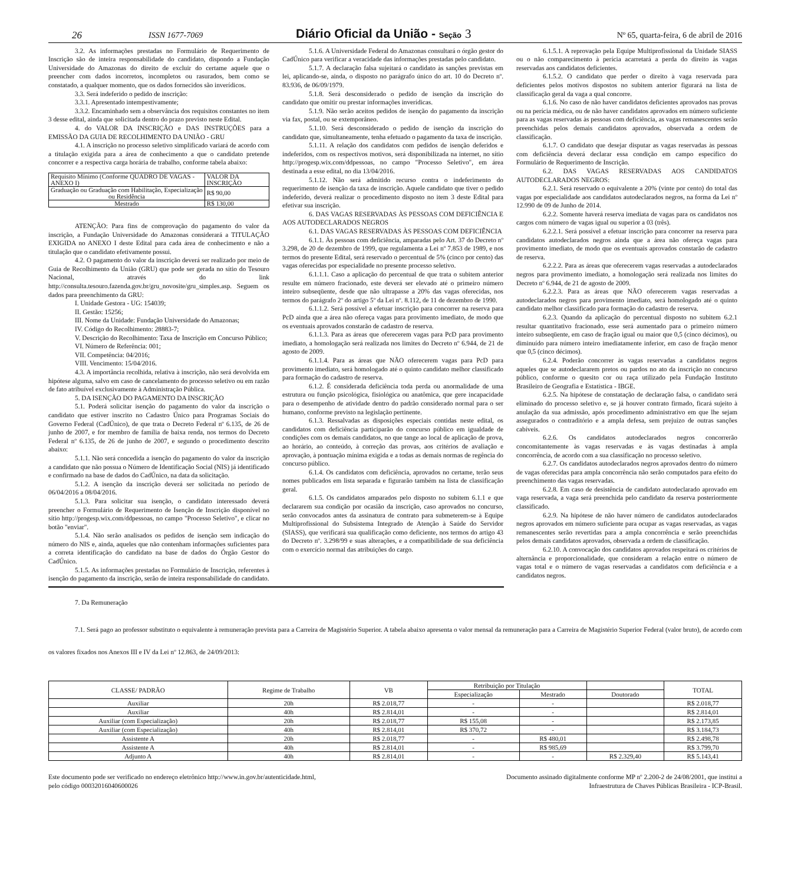26 ISSN 1677-7069 Diário Oficial da União - Seção 3 Nº 65, quarta-feira, 6 de abril de 2016
3.2. As informações prestadas no Formulário de Requerimento de Inscrição são de inteira responsabilidade do candidato, dispondo a Fundação Universidade do Amazonas do direito de excluir do certame aquele que o preencher com dados incorretos, incompletos ou rasurados, bem como se constatado, a qualquer momento, que os dados fornecidos são inverídicos.
3.3. Será indeferido o pedido de inscrição:
3.3.1. Apresentado intempestivamente;
3.3.2. Encaminhado sem a observância dos requisitos constantes no item 3 desse edital, ainda que solicitada dentro do prazo previsto neste Edital.
4. do VALOR DA INSCRIÇÃO e DAS INSTRUÇÕES para a EMISSÃO DA GUIA DE RECOLHIMENTO DA UNIÃO - GRU
4.1. A inscrição no processo seletivo simplificado variará de acordo com a titulação exigida para a área de conhecimento a que o candidato pretende concorrer e a respectiva carga horária de trabalho, conforme tabela abaixo:
| Requisito Mínimo (Conforme QUADRO DE VAGAS - ANEXO I) | VALOR DA INSCRIÇÃO |
| --- | --- |
| Graduação ou Graduação com Habilitação, Especialização ou Residência | R$ 90,00 |
| Mestrado | R$ 130,00 |
ATENÇÃO: Para fins de comprovação do pagamento do valor da inscrição, a Fundação Universidade do Amazonas considerará a TITULAÇÃO EXIGIDA no ANEXO I deste Edital para cada área de conhecimento e não a titulação que o candidato efetivamente possui.
4.2. O pagamento do valor da inscrição deverá ser realizado por meio de Guia de Recolhimento da União (GRU) que pode ser gerada no sítio do Tesouro Nacional, através do link http://consulta.tesouro.fazenda.gov.br/gru_novosite/gru_simples.asp. Seguem os dados para preenchimento da GRU:
I. Unidade Gestora - UG: 154039;
II. Gestão: 15256;
III. Nome da Unidade: Fundação Universidade do Amazonas;
IV. Código do Recolhimento: 28883-7;
V. Descrição do Recolhimento: Taxa de Inscrição em Concurso Público;
VI. Número de Referência: 001;
VII. Competência: 04/2016;
VIII. Vencimento: 15/04/2016.
4.3. A importância recolhida, relativa à inscrição, não será devolvida em hipótese alguma, salvo em caso de cancelamento do processo seletivo ou em razão de fato atribuível exclusivamente à Administração Pública.
5. DA ISENÇÃO DO PAGAMENTO DA INSCRIÇÃO
5.1. Poderá solicitar isenção do pagamento do valor da inscrição o candidato que estiver inscrito no Cadastro Único para Programas Sociais do Governo Federal (CadÚnico), de que trata o Decreto Federal nº 6.135, de 26 de junho de 2007, e for membro de família de baixa renda, nos termos do Decreto Federal nº 6.135, de 26 de junho de 2007, e segundo o procedimento descrito abaixo:
5.1.1. Não será concedida a isenção do pagamento do valor da inscrição a candidato que não possua o Número de Identificação Social (NIS) já identificado e confirmado na base de dados do CadÚnico, na data da solicitação.
5.1.2. A isenção da inscrição deverá ser solicitada no período de 06/04/2016 a 08/04/2016.
5.1.3. Para solicitar sua isenção, o candidato interessado deverá preencher o Formulário de Requerimento de Isenção de Inscrição disponível no sítio http://progesp.wix.com/ddpessoas, no campo "Processo Seletivo", e clicar no botão "enviar".
5.1.4. Não serão analisados os pedidos de isenção sem indicação do número do NIS e, ainda, aqueles que não contenham informações suficientes para a correta identificação do candidato na base de dados do Órgão Gestor do CadÚnico.
5.1.5. As informações prestadas no Formulário de Inscrição, referentes à isenção do pagamento da inscrição, serão de inteira responsabilidade do candidato.
5.1.6. A Universidade Federal do Amazonas consultará o órgão gestor do CadÚnico para verificar a veracidade das informações prestadas pelo candidato.
5.1.7. A declaração falsa sujeitará o candidato às sanções previstas em lei, aplicando-se, ainda, o disposto no parágrafo único do art. 10 do Decreto nº. 83.936, de 06/09/1979.
5.1.8. Será desconsiderado o pedido de isenção da inscrição do candidato que omitir ou prestar informações inverídicas.
5.1.9. Não serão aceitos pedidos de isenção do pagamento da inscrição via fax, postal, ou se extemporâneo.
5.1.10. Será desconsiderado o pedido de isenção da inscrição do candidato que, simultaneamente, tenha efetuado o pagamento da taxa de inscrição.
5.1.11. A relação dos candidatos com pedidos de isenção deferidos e indeferidos, com os respectivos motivos, será disponibilizada na internet, no sítio http://progesp.wix.com/ddpessoas, no campo "Processo Seletivo", em área destinada a esse edital, no dia 13/04/2016.
5.1.12. Não será admitido recurso contra o indeferimento do requerimento de isenção da taxa de inscrição. Aquele candidato que tiver o pedido indeferido, deverá realizar o procedimento disposto no item 3 deste Edital para efetivar sua inscrição.
6. DAS VAGAS RESERVADAS ÀS PESSOAS COM DEFICIÊNCIA E AOS AUTODECLARADOS NEGROS
6.1. DAS VAGAS RESERVADAS ÀS PESSOAS COM DEFICIÊNCIA
6.1.1. Às pessoas com deficiência, amparadas pelo Art. 37 do Decreto nº 3.298, de 20 de dezembro de 1999, que regulamenta a Lei nº 7.853 de 1989, e nos termos do presente Edital, será reservado o percentual de 5% (cinco por cento) das vagas oferecidas por especialidade no presente processo seletivo.
6.1.1.1. Caso a aplicação do percentual de que trata o subitem anterior resulte em número fracionado, este deverá ser elevado até o primeiro número inteiro subseqüente, desde que não ultrapasse a 20% das vagas oferecidas, nos termos do parágrafo 2º do artigo 5º da Lei nº. 8.112, de 11 de dezembro de 1990.
6.1.1.2. Será possível a efetuar inscrição para concorrer na reserva para PcD ainda que a área não ofereça vagas para provimento imediato, de modo que os eventuais aprovados constarão de cadastro de reserva.
6.1.1.3. Para as áreas que oferecerem vagas para PcD para provimento imediato, a homologação será realizada nos limites do Decreto nº 6.944, de 21 de agosto de 2009.
6.1.1.4. Para as áreas que NÃO oferecerem vagas para PcD para provimento imediato, será homologado até o quinto candidato melhor classificado para formação do cadastro de reserva.
6.1.2. É considerada deficiência toda perda ou anormalidade de uma estrutura ou função psicológica, fisiológica ou anatômica, que gere incapacidade para o desempenho de atividade dentro do padrão considerado normal para o ser humano, conforme previsto na legislação pertinente.
6.1.3. Ressalvadas as disposições especiais contidas neste edital, os candidatos com deficiência participarão do concurso público em igualdade de condições com os demais candidatos, no que tange ao local de aplicação de prova, ao horário, ao conteúdo, à correção das provas, aos critérios de avaliação e aprovação, à pontuação mínima exigida e a todas as demais normas de regência do concurso público.
6.1.4. Os candidatos com deficiência, aprovados no certame, terão seus nomes publicados em lista separada e figurarão também na lista de classificação geral.
6.1.5. Os candidatos amparados pelo disposto no subitem 6.1.1 e que declararem sua condição por ocasião da inscrição, caso aprovados no concurso, serão convocados antes da assinatura de contrato para submeterem-se à Equipe Multiprofissional do Subsistema Integrado de Atenção à Saúde do Servidor (SIASS), que verificará sua qualificação como deficiente, nos termos do artigo 43 do Decreto nº. 3.298/99 e suas alterações, e a compatibilidade de sua deficiência com o exercício normal das atribuições do cargo.
6.1.5.1. A reprovação pela Equipe Multiprofissional da Unidade SIASS ou o não comparecimento à perícia acarretará a perda do direito às vagas reservadas aos candidatos deficientes.
6.1.5.2. O candidato que perder o direito à vaga reservada para deficientes pelos motivos dispostos no subitem anterior figurará na lista de classificação geral da vaga a qual concorre.
6.1.6. No caso de não haver candidatos deficientes aprovados nas provas ou na perícia médica, ou de não haver candidatos aprovados em número suficiente para as vagas reservadas às pessoas com deficiência, as vagas remanescentes serão preenchidas pelos demais candidatos aprovados, observada a ordem de classificação.
6.1.7. O candidato que desejar disputar as vagas reservadas às pessoas com deficiência deverá declarar essa condição em campo específico do Formulário de Requerimento de Inscrição.
6.2. DAS VAGAS RESERVADAS AOS CANDIDATOS AUTODECLARADOS NEGROS:
6.2.1. Será reservado o equivalente a 20% (vinte por cento) do total das vagas por especialidade aos candidatos autodeclarados negros, na forma da Lei nº 12.990 de 09 de Junho de 2014.
6.2.2. Somente haverá reserva imediata de vagas para os candidatos nos cargos com número de vagas igual ou superior a 03 (três).
6.2.2.1. Será possível a efetuar inscrição para concorrer na reserva para candidatos autodeclarados negros ainda que a área não ofereça vagas para provimento imediato, de modo que os eventuais aprovados constarão de cadastro de reserva.
6.2.2.2. Para as áreas que oferecerem vagas reservadas a autodeclarados negros para provimento imediato, a homologação será realizada nos limites do Decreto nº 6.944, de 21 de agosto de 2009.
6.2.2.3. Para as áreas que NÃO oferecerem vagas reservadas a autodeclarados negros para provimento imediato, será homologado até o quinto candidato melhor classificado para formação do cadastro de reserva.
6.2.3. Quando da aplicação do percentual disposto no subitem 6.2.1 resultar quantitativo fracionado, esse será aumentado para o primeiro número inteiro subseqüente, em caso de fração igual ou maior que 0,5 (cinco décimos), ou diminuído para número inteiro imediatamente inferior, em caso de fração menor que 0,5 (cinco décimos).
6.2.4. Poderão concorrer às vagas reservadas a candidatos negros aqueles que se autodeclararem pretos ou pardos no ato da inscrição no concurso público, conforme o quesito cor ou raça utilizado pela Fundação Instituto Brasileiro de Geografia e Estatística - IBGE.
6.2.5. Na hipótese de constatação de declaração falsa, o candidato será eliminado do processo seletivo e, se já houver contrato firmado, ficará sujeito à anulação da sua admissão, após procedimento administrativo em que lhe sejam assegurados o contraditório e a ampla defesa, sem prejuízo de outras sanções cabíveis.
6.2.6. Os candidatos autodeclarados negros concorrerão concomitantemente às vagas reservadas e às vagas destinadas à ampla concorrência, de acordo com a sua classificação no processo seletivo.
6.2.7. Os candidatos autodeclarados negros aprovados dentro do número de vagas oferecidas para ampla concorrência não serão computados para efeito do preenchimento das vagas reservadas.
6.2.8. Em caso de desistência de candidato autodeclarado aprovado em vaga reservada, a vaga será preenchida pelo candidato da reserva posteriormente classificado.
6.2.9. Na hipótese de não haver número de candidatos autodeclarados negros aprovados em número suficiente para ocupar as vagas reservadas, as vagas remanescentes serão revertidas para a ampla concorrência e serão preenchidas pelos demais candidatos aprovados, observada a ordem de classificação.
6.2.10. A convocação dos candidatos aprovados respeitará os critérios de alternância e proporcionalidade, que consideram a relação entre o número de vagas total e o número de vagas reservadas a candidatos com deficiência e a candidatos negros.
7. Da Remuneração
7.1. Será pago ao professor substituto o equivalente à remuneração prevista para a Carreira de Magistério Superior. A tabela abaixo apresenta o valor mensal da remuneração para a Carreira de Magistério Superior Federal (valor bruto), de acordo com os valores fixados nos Anexos III e IV da Lei nº 12.863, de 24/09/2013:
| CLASSE/ PADRÃO | Regime de Trabalho | VB | Retribuição por Titulação | | | TOTAL |
| --- | --- | --- | --- | --- | --- | --- |
| | | | Especialização | Mestrado | Doutorado | |
| Auxiliar | 20h | R$ 2.018,77 | - | - | | R$ 2.018,77 |
| Auxiliar | 40h | R$ 2.814,01 | - | - | | R$ 2.814,01 |
| Auxiliar (com Especialização) | 20h | R$ 2.018,77 | R$ 155,08 | - | | R$ 2.173,85 |
| Auxiliar (com Especialização) | 40h | R$ 2.814,01 | R$ 370,72 | - | | R$ 3.184,73 |
| Assistente A | 20h | R$ 2.018,77 | - | R$ 480,01 | | R$ 2.498,78 |
| Assistente A | 40h | R$ 2.814,01 | - | R$ 985,69 | | R$ 3.799,70 |
| Adjunto A | 40h | R$ 2.814,01 | - | - | R$ 2.329,40 | R$ 5.143,41 |
Este documento pode ser verificado no endereço eletrônico http://www.in.gov.br/autenticidade.html,
pelo código 00032016040600026
Documento assinado digitalmente conforme MP nº 2.200-2 de 24/08/2001, que institui a
Infraestrutura de Chaves Públicas Brasileira - ICP-Brasil.